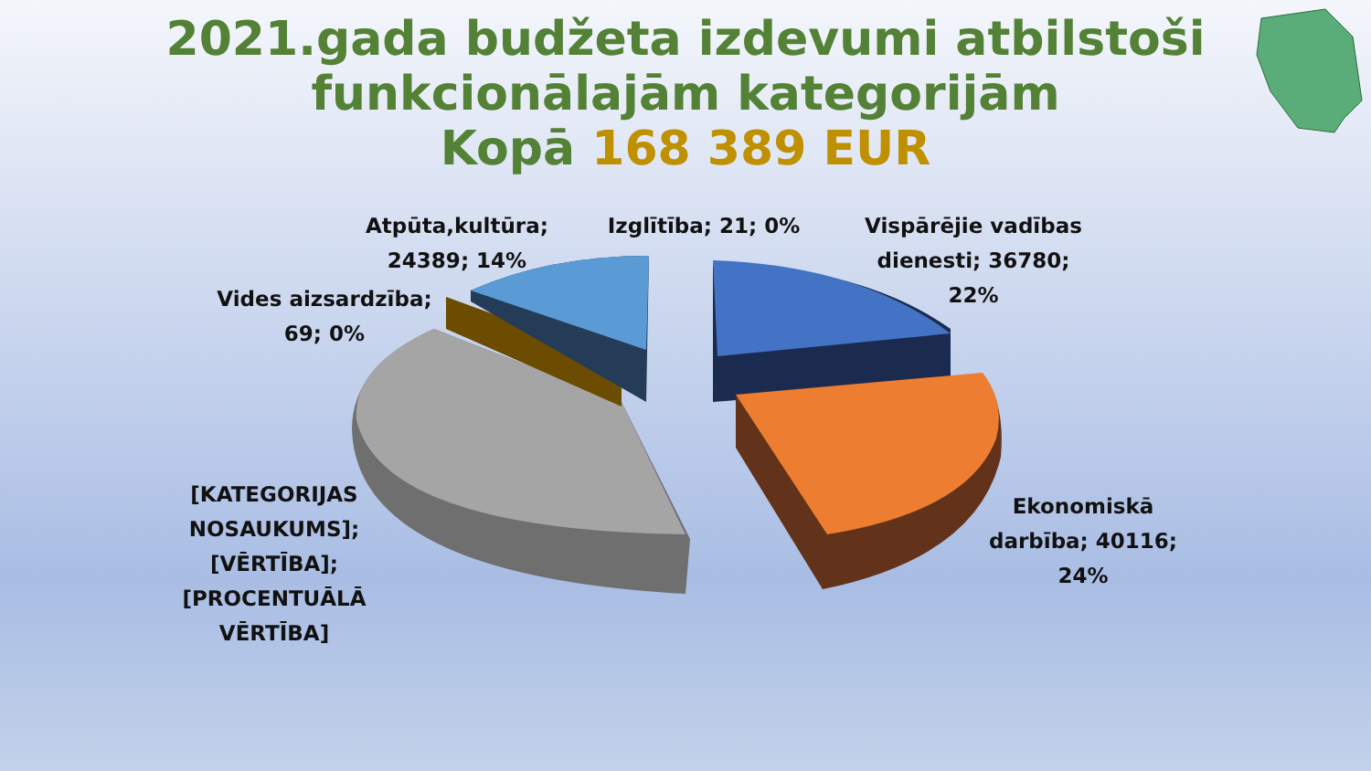2021.gada budžeta izdevumi atbilstoši
funkcionālajām kategorijām
Kopā 168 389 EUR
Atpūta,kultūra;
24389; 14%
Izglītība; 21; 0%
Vispārējie vadības
dienesti; 36780;
22%
Vides aizsardzība;
69; 0%
[KATEGORIJAS
NOSAUKUMS];
[VĒRTĪBA];
[PROCENTUĀLĀ
VĒRTĪBA]
Ekonomiskā
darbība; 40116;
24%